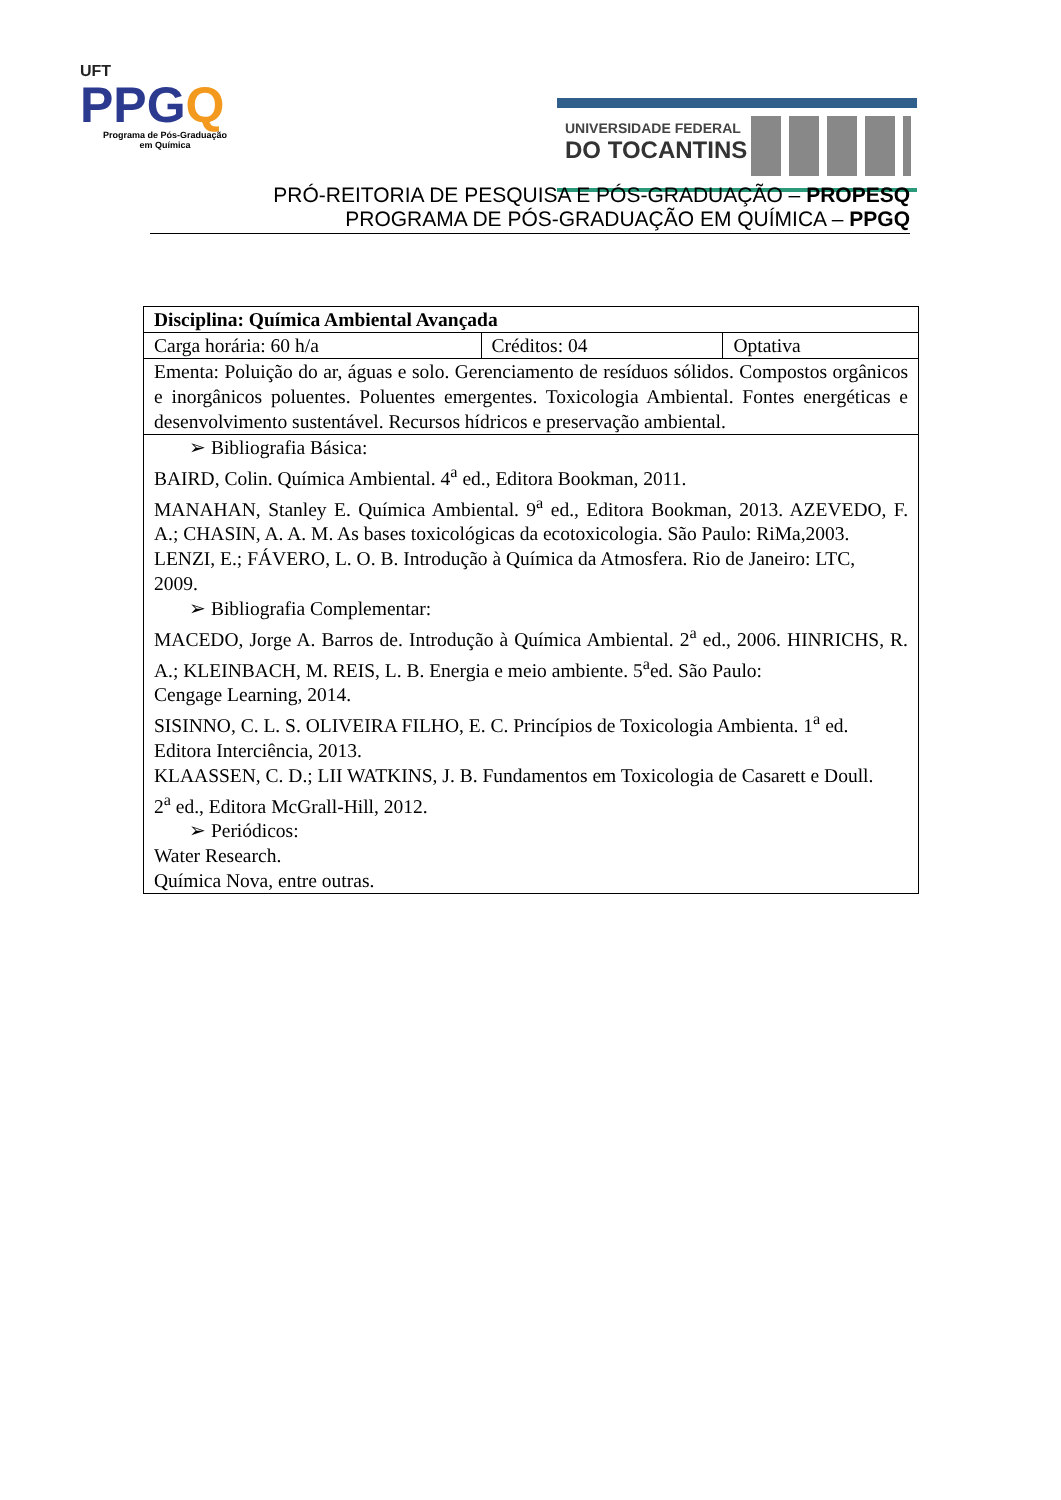UFT
PPGQ
Programa de Pós-Graduação
em Química
UNIVERSIDADE FEDERAL
DO TOCANTINS
PRÓ-REITORIA DE PESQUISA E PÓS-GRADUAÇÃO – PROPESQ
PROGRAMA DE PÓS-GRADUAÇÃO EM QUÍMICA – PPGQ
| Disciplina: Química Ambiental Avançada | | |
| Carga horária: 60 h/a | Créditos: 04 | Optativa |
| Ementa: Poluição do ar, águas e solo. Gerenciamento de resíduos sólidos. Compostos orgânicos e inorgânicos poluentes. Poluentes emergentes. Toxicologia Ambiental. Fontes energéticas e desenvolvimento sustentável. Recursos hídricos e preservação ambiental. | | |
| ➢ Bibliografia Básica: BAIRD, Colin. Química Ambiental. 4<sup>a</sup> ed., Editora Bookman, 2011. MANAHAN, Stanley E. Química Ambiental. 9<sup>a</sup> ed., Editora Bookman, 2013. AZEVEDO, F. A.; CHASIN, A. A. M. As bases toxicológicas da ecotoxicologia. São Paulo: RiMa,2003. LENZI, E.; FÁVERO, L. O. B. Introdução à Química da Atmosfera. Rio de Janeiro: LTC, 2009. ➢ Bibliografia Complementar: MACEDO, Jorge A. Barros de. Introdução à Química Ambiental. 2<sup>a</sup> ed., 2006. HINRICHS, R. A.; KLEINBACH, M. REIS, L. B. Energia e meio ambiente. 5<sup>a</sup>ed. São Paulo: Cengage Learning, 2014. SISINNO, C. L. S. OLIVEIRA FILHO, E. C. Princípios de Toxicologia Ambienta. 1<sup>a</sup> ed. Editora Interciência, 2013. KLAASSEN, C. D.; LII WATKINS, J. B. Fundamentos em Toxicologia de Casarett e Doull. 2<sup>a</sup> ed., Editora McGrall-Hill, 2012. ➢ Periódicos: Water Research. Química Nova, entre outras. | | |